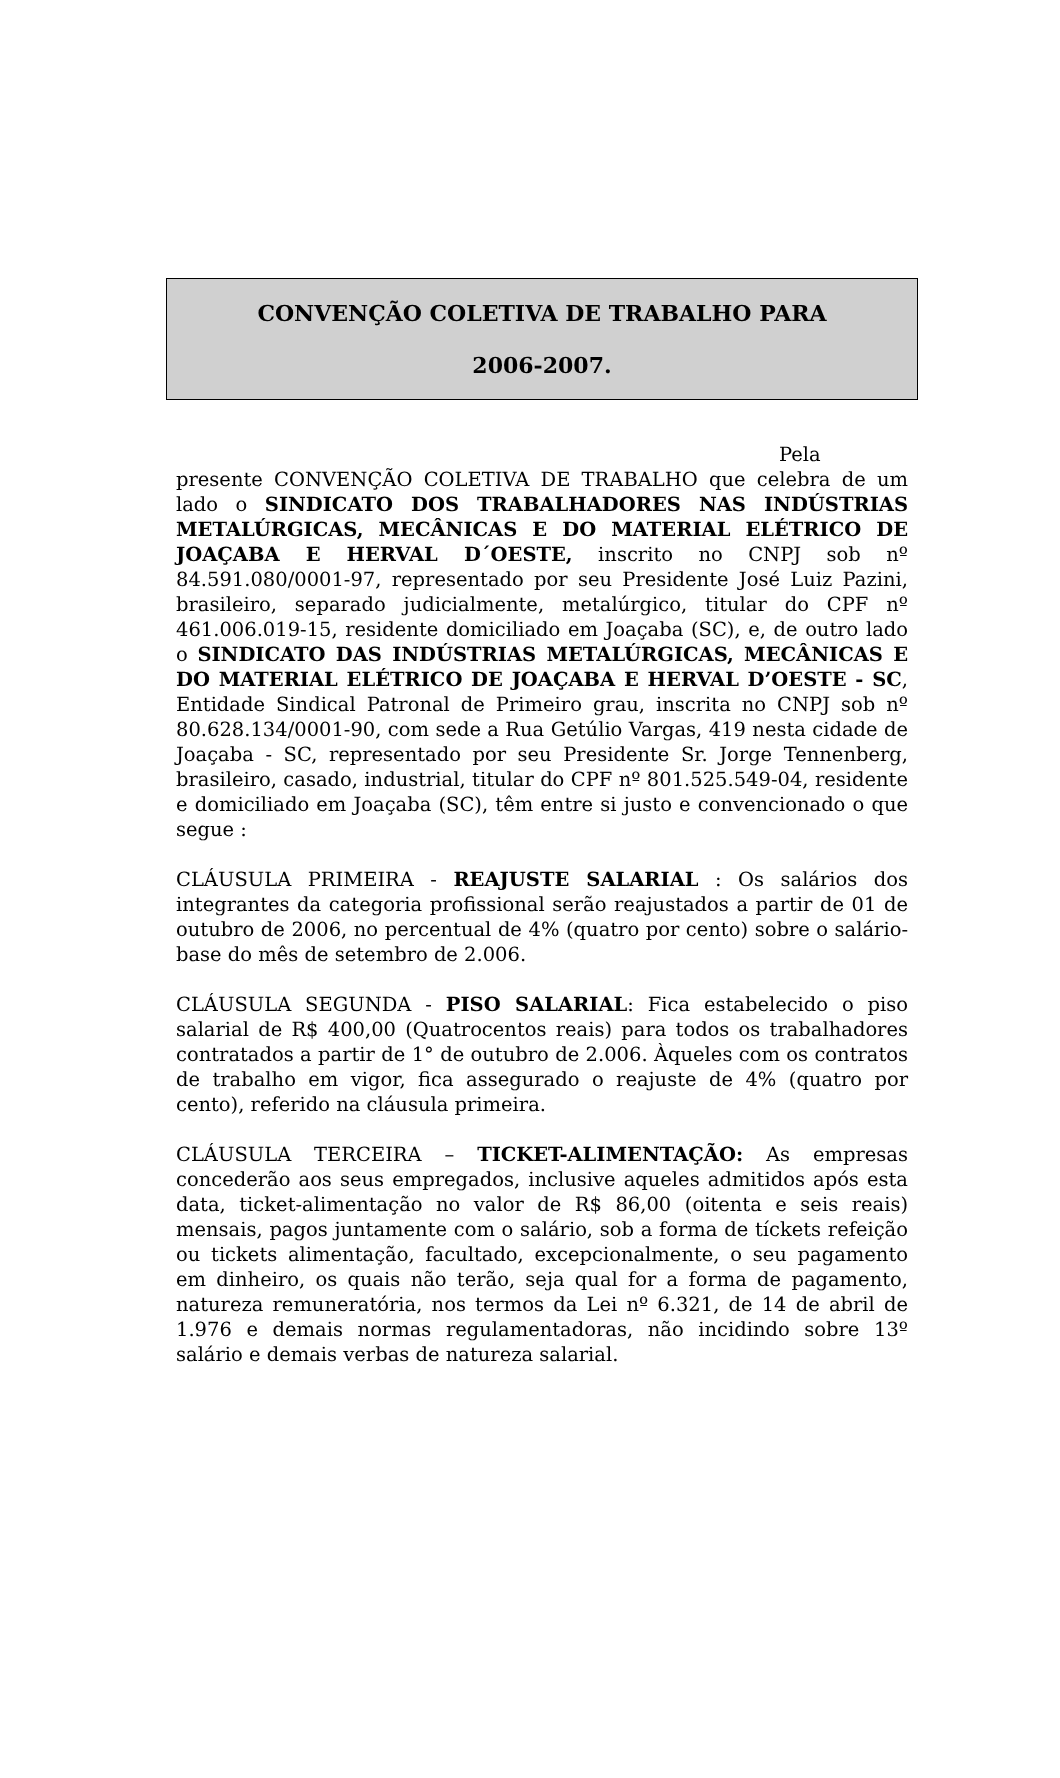CONVENÇÃO COLETIVA DE TRABALHO PARA
2006-2007.
Pela presente CONVENÇÃO COLETIVA DE TRABALHO que celebra de um lado o SINDICATO DOS TRABALHADORES NAS INDÚSTRIAS METALÚRGICAS, MECÂNICAS E DO MATERIAL ELÉTRICO DE JOAÇABA E HERVAL D´OESTE, inscrito no CNPJ sob nº 84.591.080/0001-97, representado por seu Presidente José Luiz Pazini, brasileiro, separado judicialmente, metalúrgico, titular do CPF nº 461.006.019-15, residente domiciliado em Joaçaba (SC), e, de outro lado o SINDICATO DAS INDÚSTRIAS METALÚRGICAS, MECÂNICAS E DO MATERIAL ELÉTRICO DE JOAÇABA E HERVAL D’OESTE - SC, Entidade Sindical Patronal de Primeiro grau, inscrita no CNPJ sob nº 80.628.134/0001-90, com sede a Rua Getúlio Vargas, 419 nesta cidade de Joaçaba - SC, representado por seu Presidente Sr. Jorge Tennenberg, brasileiro, casado, industrial, titular do CPF nº 801.525.549-04, residente e domiciliado em Joaçaba (SC), têm entre si justo e convencionado o que segue :
CLÁUSULA PRIMEIRA - REAJUSTE SALARIAL : Os salários dos integrantes da categoria profissional serão reajustados a partir de 01 de outubro de 2006, no percentual de 4% (quatro por cento) sobre o salário-base do mês de setembro de 2.006.
CLÁUSULA SEGUNDA - PISO SALARIAL: Fica estabelecido o piso salarial de R$ 400,00 (Quatrocentos reais) para todos os trabalhadores contratados a partir de 1° de outubro de 2.006. Àqueles com os contratos de trabalho em vigor, fica assegurado o reajuste de 4% (quatro por cento), referido na cláusula primeira.
CLÁUSULA TERCEIRA – TICKET-ALIMENTAÇÃO: As empresas concederão aos seus empregados, inclusive aqueles admitidos após esta data, ticket-alimentação no valor de R$ 86,00 (oitenta e seis reais) mensais, pagos juntamente com o salário, sob a forma de tíckets refeição ou tickets alimentação, facultado, excepcionalmente, o seu pagamento em dinheiro, os quais não terão, seja qual for a forma de pagamento, natureza remuneratória, nos termos da Lei nº 6.321, de 14 de abril de 1.976 e demais normas regulamentadoras, não incidindo sobre 13º salário e demais verbas de natureza salarial.